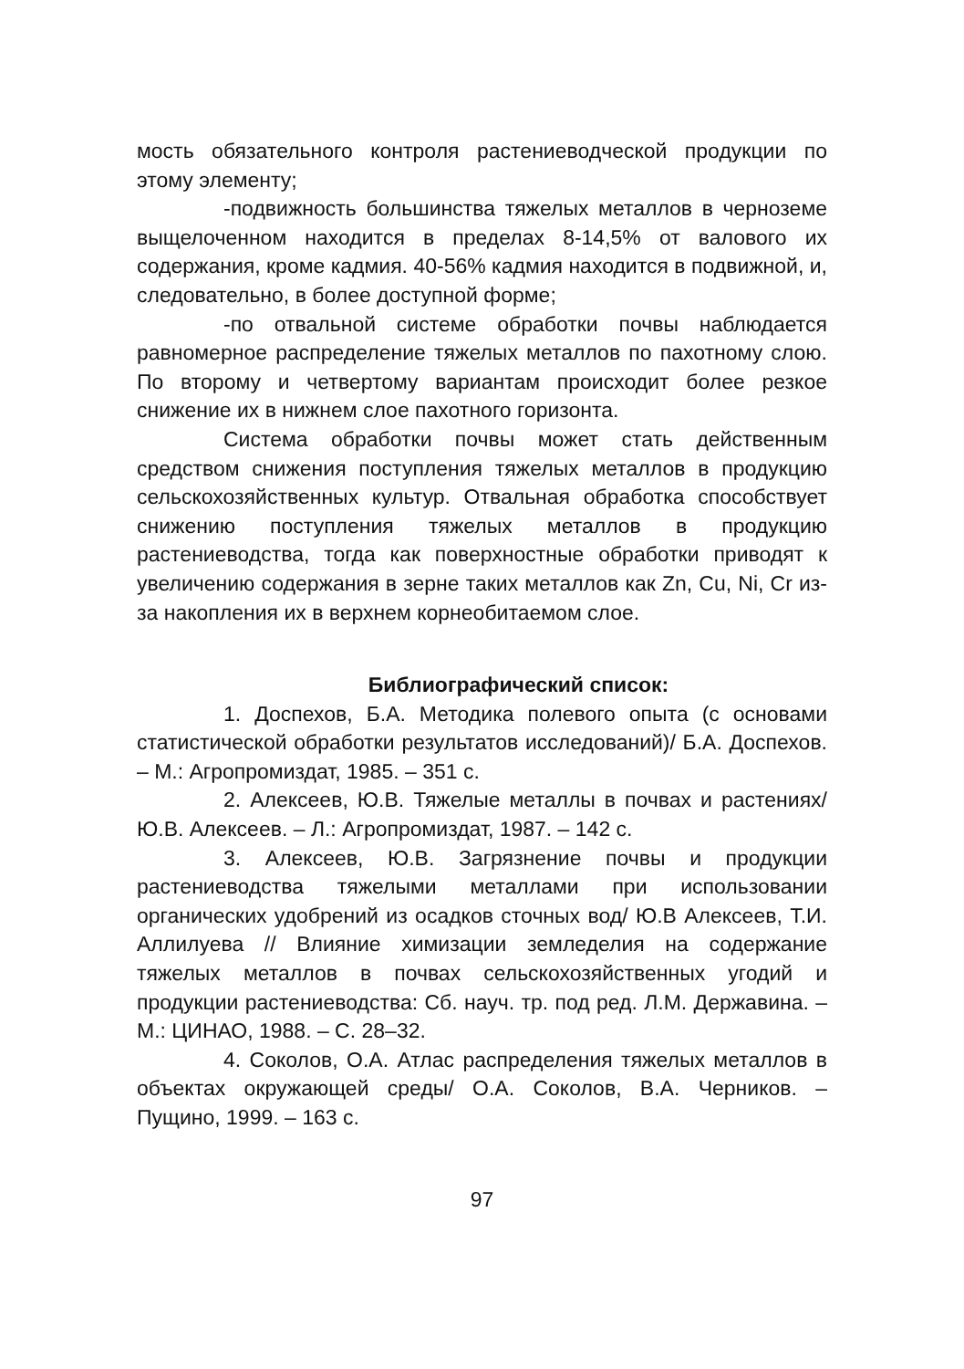мость обязательного контроля растениеводческой продукции по этому элементу;
-подвижность большинства тяжелых металлов в черноземе выщелоченном находится в пределах 8-14,5% от валового их содержания, кроме кадмия. 40-56% кадмия находится в подвижной, и, следовательно, в более доступной форме;
-по отвальной системе обработки почвы наблюдается равномерное распределение тяжелых металлов по пахотному слою. По второму и четвертому вариантам происходит более резкое снижение их в нижнем слое пахотного горизонта.
Система обработки почвы может стать действенным средством снижения поступления тяжелых металлов в продукцию сельскохозяйственных культур. Отвальная обработка способствует снижению поступления тяжелых металлов в продукцию растениеводства, тогда как поверхностные обработки приводят к увеличению содержания в зерне таких металлов как Zn, Cu, Ni, Cr из-за накопления их в верхнем корнеобитаемом слое.
Библиографический список:
1. Доспехов, Б.А. Методика полевого опыта (с основами статистической обработки результатов исследований)/ Б.А. Доспехов. – М.: Агропромиздат, 1985. – 351 с.
2. Алексеев, Ю.В. Тяжелые металлы в почвах и растениях/ Ю.В. Алексеев. – Л.: Агропромиздат, 1987. – 142 с.
3. Алексеев, Ю.В. Загрязнение почвы и продукции растениеводства тяжелыми металлами при использовании органических удобрений из осадков сточных вод/ Ю.В Алексеев, Т.И. Аллилуева // Влияние химизации земледелия на содержание тяжелых металлов в почвах сельскохозяйственных угодий и продукции растениеводства: Сб. науч. тр. под ред. Л.М. Державина. – М.: ЦИНАО, 1988. – С. 28–32.
4. Соколов, О.А. Атлас распределения тяжелых металлов в объектах окружающей среды/ О.А. Соколов, В.А. Черников. – Пущино, 1999. – 163 с.
97